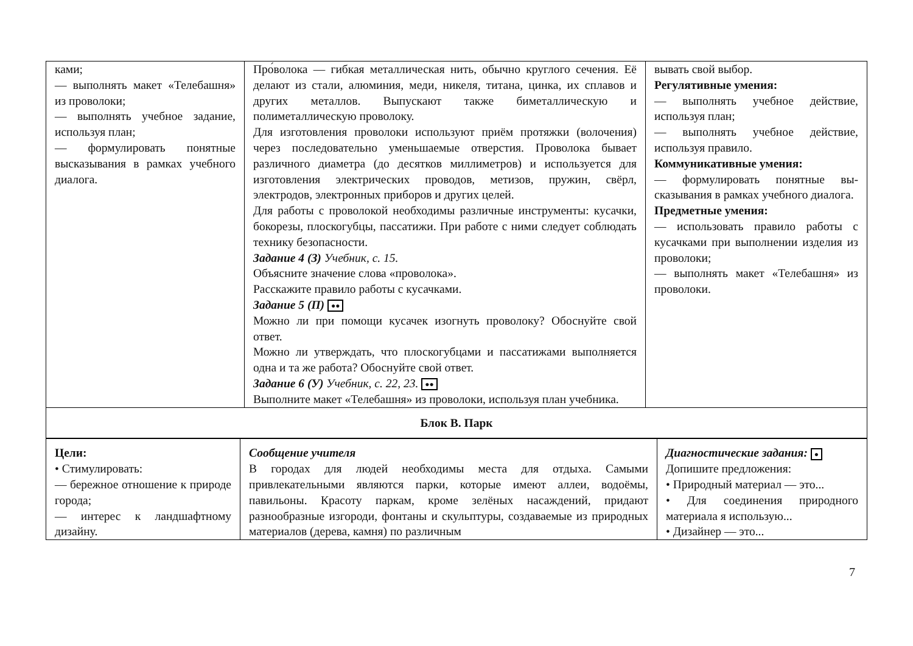| ками; — выполнять макет «Теле­башня» из проволоки; — выполнять учебное зада­ние, используя план; — формулировать понятные высказывания в рамках учебного диалога. | Про́волока — гибкая металлическая нить, обычно круглого се­чения. Её делают из стали, алюминия, меди, никеля, титана, цинка, их сплавов и других металлов. Выпускают также биме­таллическую и полиметаллическую проволоку. Для изготовления проволоки используют приём протяжки (волочения) через последовательно уменьшаемые отверстия. Проволока бывает различного диаметра (до десятков милли­метров) и используется для изготовления электрических про­водов, метизов, пружин, свёрл, электродов, электронных при­боров и других целей. Для работы с проволокой необходимы различные инструмен­ты: кусачки, бокорезы, плоскогубцы, пассатижи. При работе с ними следует соблюдать технику безопасности. Задание 4 (З) Учебник, с. 15. Объясните значение слова «проволока». Расскажите правило работы с кусачками. Задание 5 (П) ●● Можно ли при помощи кусачек изогнуть проволоку? Обос­нуйте свой ответ. Можно ли утверждать, что плоскогубцами и пассатижами вы­полняется одна и та же работа? Обоснуйте свой ответ. Задание 6 (У) Учебник, с. 22, 23. ●● Выполните макет «Телебашня» из проволоки, используя план учебника. | вывать свой выбор. Регулятивные умения: — выполнять учебное действие, используя план; — выполнять учебное действие, используя правило. Коммуникативные умения: — формулировать понятные вы­сказывания в рамках учебного диалога. Предметные умения: — использовать правило работы с кусачками при выполнении из­делия из проволоки; — выполнять макет «Телебашня» из проволоки. |
| Блок В. Парк | | |
| Цели: • Стимулировать: — бережное отношение к природе города; — интерес к ландшафтному дизайну. | Сообщение учителя В городах для людей необходимы места для отдыха. Самыми привлекательными являются парки, которые имеют аллеи, водо­ёмы, павильоны. Красоту паркам, кроме зелёных насаждений, придают разнообразные изгороди, фонтаны и скульптуры, созда­ваемые из природных материалов (дерева, камня) по различным | Диагностические задания: ● Допишите предложения: • Природный материал — это... • Для соединения природного материала я использую... • Дизайнер — это... |
7